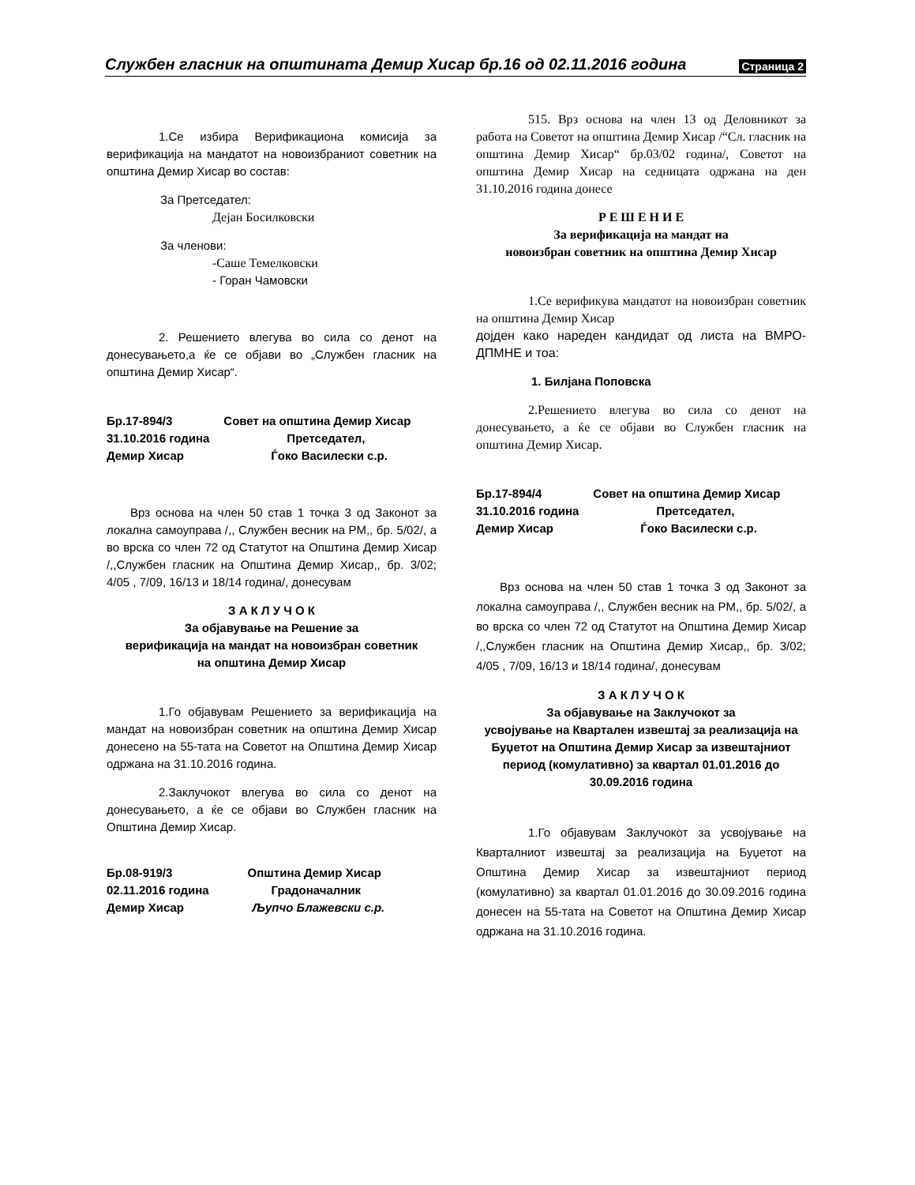Службен гласник на општината Демир Хисар бр.16 од 02.11.2016 година Страница 2
1.Се избира Верификациона комисија за верификација на мандатот на новоизбраниот советник на општина Демир Хисар во состав:
За Претседател:
Дејан Босилковски
За членови:
-Саше Темелковски
- Горан Чамовски
2. Решението влегува во сила со денот на донесувањето,а ќе се објави во „Службен гласник на општина Демир Хисар“.
| Бр.17-894/3 | Совет на општина Демир Хисар |
| 31.10.2016 година | Претседател, |
| Демир Хисар | Ѓоко Василески с.р. |
Врз основа на член 50 став 1 точка 3 од Законот за локална самоуправа /,, Службен весник на РМ,, бр. 5/02/, а во врска со член 72 од Статутот на Општина Демир Хисар /,,Службен гласник на Општина Демир Хисар,, бр. 3/02; 4/05 , 7/09, 16/13 и 18/14 година/, донесувам
З А К Л У Ч О К
За објавување на Решение за
верификација на мандат на новоизбран советник
на општина Демир Хисар
1.Го објавувам Решението за верификација на мандат на новоизбран советник на општина Демир Хисар донесено на 55-тата на Советот на Општина Демир Хисар одржана на 31.10.2016 година.
2.Заклучокот влегува во сила со денот на донесувањето, а ќе се објави во Службен гласник на Општина Демир Хисар.
| Бр.08-919/3 | Општина Демир Хисар |
| 02.11.2016 година | Градоначалник |
| Демир Хисар | Љупчо Блажевски с.р. |
515. Врз основа на член 13 од Деловникот за работа на Советот на општина Демир Хисар /“Сл. гласник на општина Демир Хисар“ бр.03/02 година/, Советот на општина Демир Хисар на седницата одржана на ден 31.10.2016 година донесе
Р Е Ш Е Н И Е
За верификација на мандат на
новоизбран советник на општина Демир Хисар
1.Се верификува мандатот на новоизбран советник на општина Демир Хисар
дојден како нареден кандидат од листа на ВМРО-ДПМНЕ и тоа:
1. Билјана Поповска
2.Решението влегува во сила со денот на донесувањето, а ќе се објави во Службен гласник на општина Демир Хисар.
| Бр.17-894/4 | Совет на општина Демир Хисар |
| 31.10.2016 година | Претседател, |
| Демир Хисар | Ѓоко Василески с.р. |
Врз основа на член 50 став 1 точка 3 од Законот за локална самоуправа /,, Службен весник на РМ,, бр. 5/02/, а во врска со член 72 од Статутот на Општина Демир Хисар /,,Службен гласник на Општина Демир Хисар,, бр. 3/02; 4/05 , 7/09, 16/13 и 18/14 година/, донесувам
З А К Л У Ч О К
За објавување на Заклучокот за
усвојување на Квартален извештај за реализација на Буџетот на Општина Демир Хисар за извештајниот период (комулативно) за квартал 01.01.2016 до 30.09.2016 година
1.Го објавувам Заклучокот за усвојување на Кварталниот извештај за реализација на Буџетот на Општина Демир Хисар за извештајниот период (комулативно) за квартал 01.01.2016 до 30.09.2016 година донесен на 55-тата на Советот на Општина Демир Хисар одржана на 31.10.2016 година.